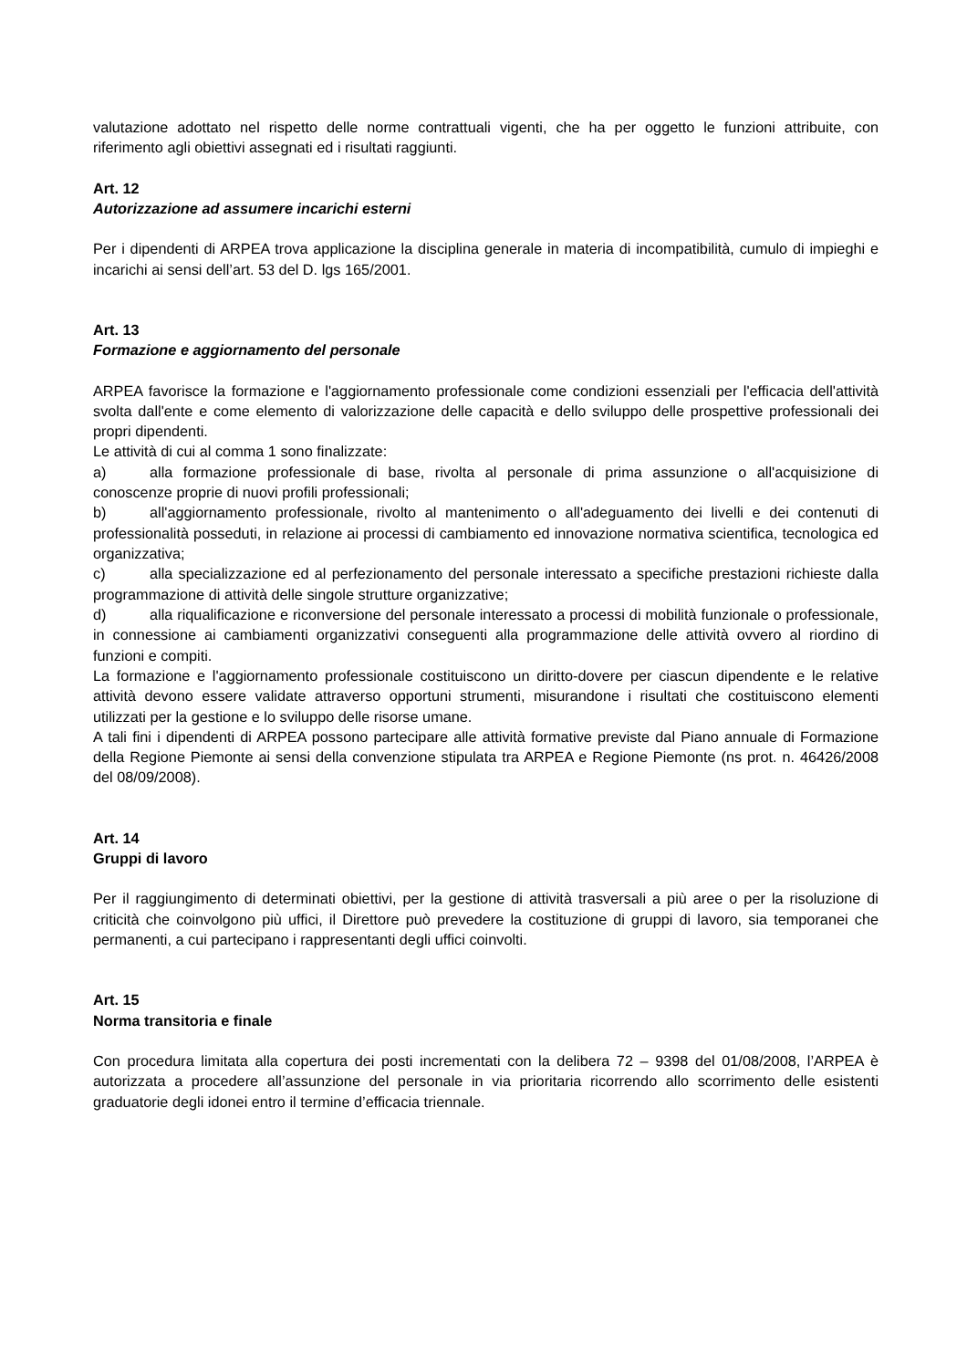valutazione adottato nel rispetto delle norme contrattuali vigenti, che ha per oggetto le funzioni attribuite, con riferimento agli obiettivi assegnati ed i risultati raggiunti.
Art. 12
Autorizzazione ad assumere incarichi esterni
Per i dipendenti di ARPEA trova applicazione la disciplina generale in materia di incompatibilità, cumulo di impieghi e incarichi ai sensi dell’art. 53 del D. lgs 165/2001.
Art. 13
Formazione e aggiornamento del personale
ARPEA favorisce la formazione e l'aggiornamento professionale come condizioni essenziali per l'efficacia dell'attività svolta dall'ente e come elemento di valorizzazione delle capacità e dello sviluppo delle prospettive professionali dei propri dipendenti.
Le attività di cui al comma 1 sono finalizzate:
a) alla formazione professionale di base, rivolta al personale di prima assunzione o all'acquisizione di conoscenze proprie di nuovi profili professionali;
b) all'aggiornamento professionale, rivolto al mantenimento o all'adeguamento dei livelli e dei contenuti di professionalità posseduti, in relazione ai processi di cambiamento ed innovazione normativa scientifica, tecnologica ed organizzativa;
c) alla specializzazione ed al perfezionamento del personale interessato a specifiche prestazioni richieste dalla programmazione di attività delle singole strutture organizzative;
d) alla riqualificazione e riconversione del personale interessato a processi di mobilità funzionale o professionale, in connessione ai cambiamenti organizzativi conseguenti alla programmazione delle attività ovvero al riordino di funzioni e compiti.
La formazione e l'aggiornamento professionale costituiscono un diritto-dovere per ciascun dipendente e le relative attività devono essere validate attraverso opportuni strumenti, misurandone i risultati che costituiscono elementi utilizzati per la gestione e lo sviluppo delle risorse umane.
A tali fini i dipendenti di ARPEA possono partecipare alle attività formative previste dal Piano annuale di Formazione della Regione Piemonte ai sensi della convenzione stipulata tra ARPEA e Regione Piemonte (ns prot. n. 46426/2008 del 08/09/2008).
Art. 14
Gruppi di lavoro
Per il raggiungimento di determinati obiettivi, per la gestione di attività trasversali a più aree o per la risoluzione di criticità che coinvolgono più uffici, il Direttore può prevedere la costituzione di gruppi di lavoro, sia temporanei che permanenti, a cui partecipano i rappresentanti degli uffici coinvolti.
Art. 15
Norma transitoria e finale
Con procedura limitata alla copertura dei posti incrementati con la delibera 72 – 9398 del 01/08/2008, l’ARPEA è autorizzata a procedere all’assunzione del personale in via prioritaria ricorrendo allo scorrimento delle esistenti graduatorie degli idonei entro il termine d’efficacia triennale.